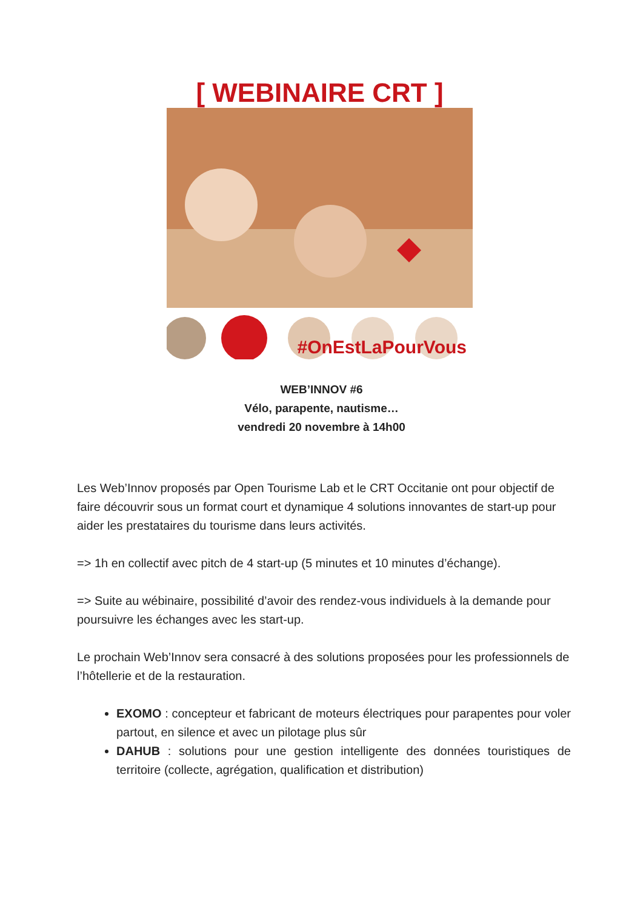#OnEstLaPourVous
[ WEBINAIRE CRT ]
WEB’INNOV #6
Vélo, parapente, nautisme…
vendredi 20 novembre à 14h00
Les Web’Innov proposés par Open Tourisme Lab et le CRT Occitanie ont pour objectif de faire découvrir sous un format court et dynamique 4 solutions innovantes de start-up pour aider les prestataires du tourisme dans leurs activités.
=> 1h en collectif avec pitch de 4 start-up (5 minutes et 10 minutes d’échange).
=> Suite au wébinaire, possibilité d’avoir des rendez-vous individuels à la demande pour poursuivre les échanges avec les start-up.
Le prochain Web’Innov sera consacré à des solutions proposées pour les professionnels de l’hôtellerie et de la restauration.
EXOMO : concepteur et fabricant de moteurs électriques pour parapentes pour voler partout, en silence et avec un pilotage plus sûr
DAHUB : solutions pour une gestion intelligente des données touristiques de territoire (collecte, agrégation, qualification et distribution)